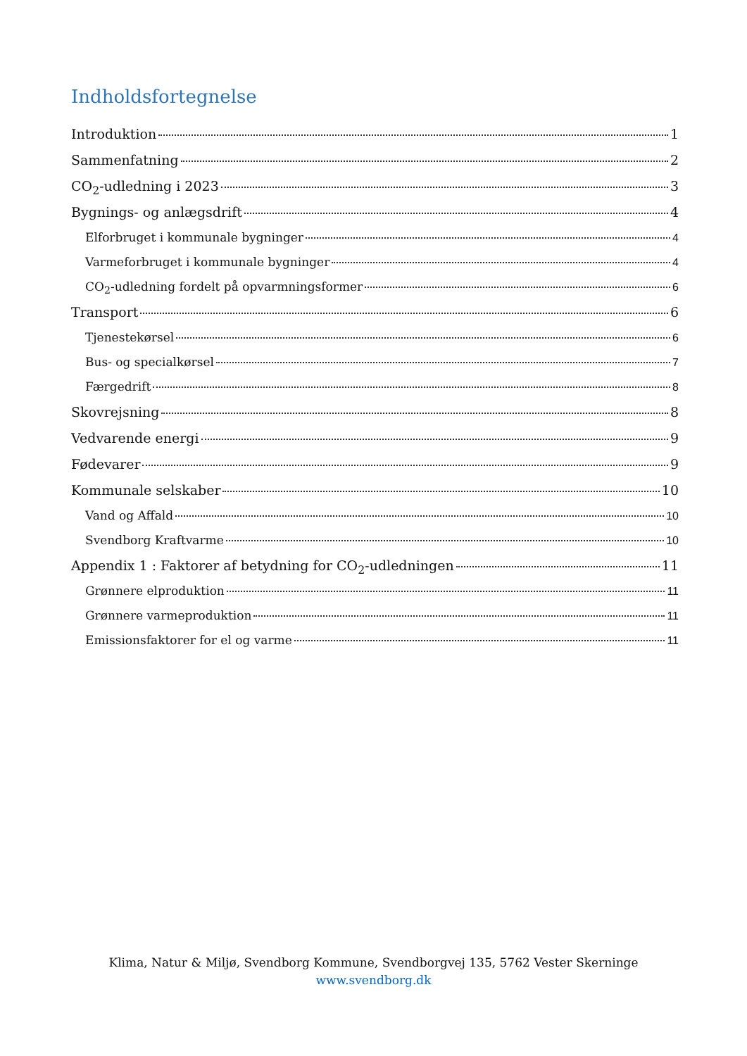Indholdsfortegnelse
Introduktion 1
Sammenfatning 2
CO<sub>2</sub>-udledning i 2023 3
Bygnings- og anlægsdrift 4
Elforbruget i kommunale bygninger 4
Varmeforbruget i kommunale bygninger 4
CO<sub>2</sub>-udledning fordelt på opvarmningsformer 6
Transport 6
Tjenestekørsel 6
Bus- og specialkørsel 7
Færgedrift 8
Skovrejsning 8
Vedvarende energi 9
Fødevarer 9
Kommunale selskaber 10
Vand og Affald 10
Svendborg Kraftvarme 10
Appendix 1 : Faktorer af betydning for CO<sub>2</sub>-udledningen 11
Grønnere elproduktion 11
Grønnere varmeproduktion 11
Emissionsfaktorer for el og varme 11
Klima, Natur & Miljø, Svendborg Kommune, Svendborgvej 135, 5762 Vester Skerninge
www.svendborg.dk